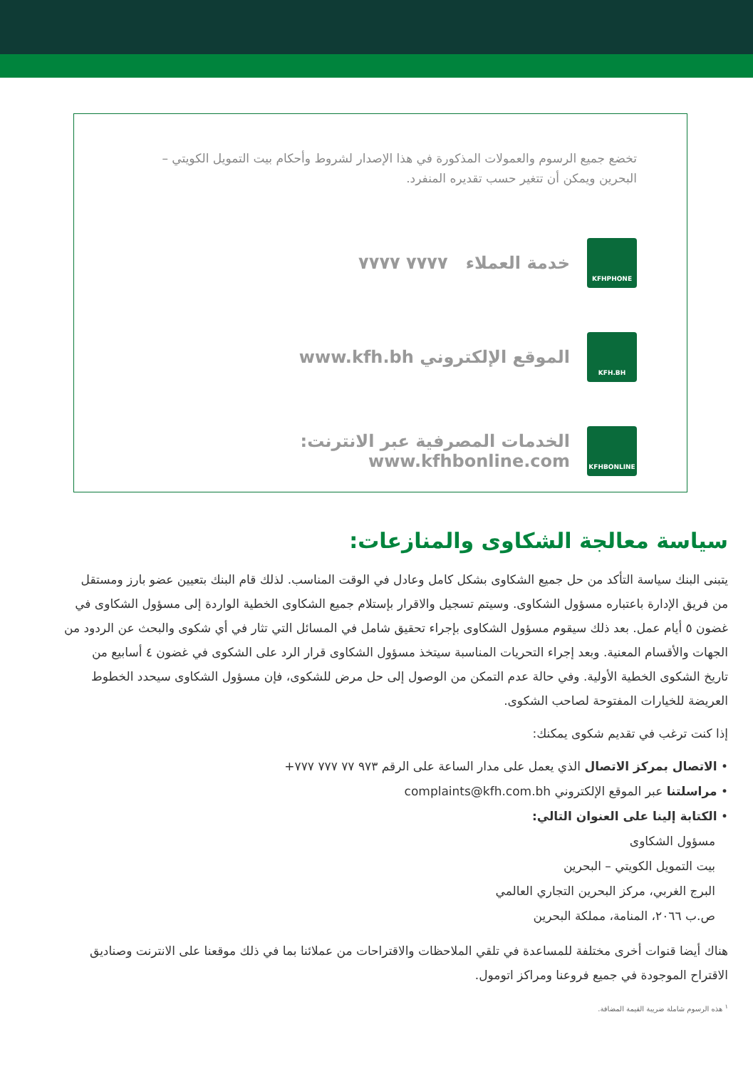تخضع جميع الرسوم والعمولات المذكورة في هذا الإصدار لشروط وأحكام بيت التمويل الكويتي – البحرين ويمكن أن تتغير حسب تقديره المنفرد.
KFHPHONE
خدمة العملاء ٧٧٧٧ ٧٧٧٧
KFH.BH
الموقع الإلكتروني www.kfh.bh
KFHBONLINE
الخدمات المصرفية عبر الانترنت: www.kfhbonline.com
سياسة معالجة الشكاوى والمنازعات:
يتبنى البنك سياسة التأكد من حل جميع الشكاوى بشكل كامل وعادل في الوقت المناسب. لذلك قام البنك بتعيين عضو بارز ومستقل من فريق الإدارة باعتباره مسؤول الشكاوى. وسيتم تسجيل والاقرار بإستلام جميع الشكاوى الخطية الواردة إلى مسؤول الشكاوى في غضون ٥ أيام عمل. بعد ذلك سيقوم مسؤول الشكاوى بإجراء تحقيق شامل في المسائل التي تثار في أي شكوى والبحث عن الردود من الجهات والأقسام المعنية. وبعد إجراء التحريات المناسبة سيتخذ مسؤول الشكاوى قرار الرد على الشكوى في غضون ٤ أسابيع من تاريخ الشكوى الخطية الأولية. وفي حالة عدم التمكن من الوصول إلى حل مرض للشكوى، فإن مسؤول الشكاوى سيحدد الخطوط العريضة للخيارات المفتوحة لصاحب الشكوى.
إذا كنت ترغب في تقديم شكوى يمكنك:
• الاتصال بمركز الاتصال الذي يعمل على مدار الساعة على الرقم ٩٧٣ ٧٧ ٧٧٧ ٧٧٧+
• مراسلتنا عبر الموقع الإلكتروني complaints@kfh.com.bh
• الكتابة إلينا على العنوان التالي:
مسؤول الشكاوى
بيت التمويل الكويتي – البحرين
البرج الغربي، مركز البحرين التجاري العالمي
ص.ب ٢٠٦٦، المنامة، مملكة البحرين
هناك أيضا قنوات أخرى مختلفة للمساعدة في تلقي الملاحظات والاقتراحات من عملائنا بما في ذلك موقعنا على الانترنت وصناديق الاقتراح الموجودة في جميع فروعنا ومراكز اتومول.
<sup>١</sup> هذه الرسوم شاملة ضريبة القيمة المضافة.